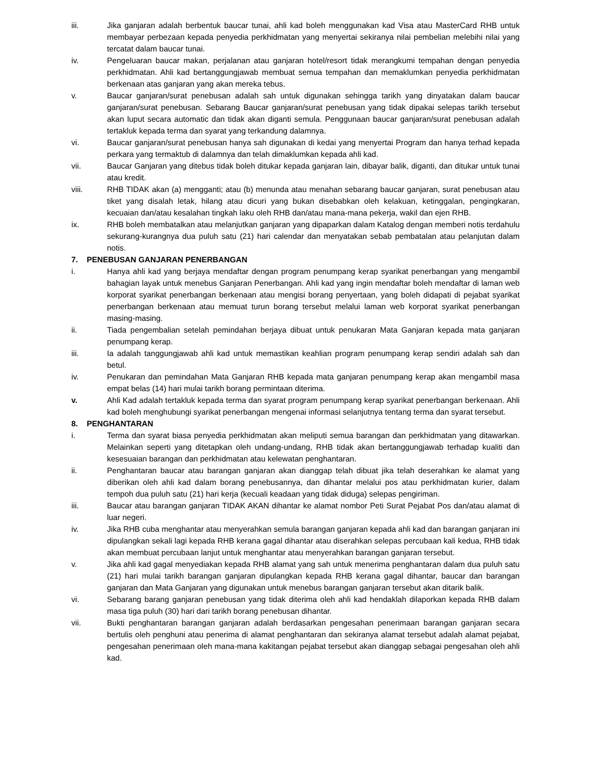iii. Jika ganjaran adalah berbentuk baucar tunai, ahli kad boleh menggunakan kad Visa atau MasterCard RHB untuk membayar perbezaan kepada penyedia perkhidmatan yang menyertai sekiranya nilai pembelian melebihi nilai yang tercatat dalam baucar tunai.
iv. Pengeluaran baucar makan, perjalanan atau ganjaran hotel/resort tidak merangkumi tempahan dengan penyedia perkhidmatan. Ahli kad bertanggungjawab membuat semua tempahan dan memaklumkan penyedia perkhidmatan berkenaan atas ganjaran yang akan mereka tebus.
v. Baucar ganjaran/surat penebusan adalah sah untuk digunakan sehingga tarikh yang dinyatakan dalam baucar ganjaran/surat penebusan. Sebarang Baucar ganjaran/surat penebusan yang tidak dipakai selepas tarikh tersebut akan luput secara automatic dan tidak akan diganti semula. Penggunaan baucar ganjaran/surat penebusan adalah tertakluk kepada terma dan syarat yang terkandung dalamnya.
vi. Baucar ganjaran/surat penebusan hanya sah digunakan di kedai yang menyertai Program dan hanya terhad kepada perkara yang termaktub di dalamnya dan telah dimaklumkan kepada ahli kad.
vii. Baucar Ganjaran yang ditebus tidak boleh ditukar kepada ganjaran lain, dibayar balik, diganti, dan ditukar untuk tunai atau kredit.
viii. RHB TIDAK akan (a) mengganti; atau (b) menunda atau menahan sebarang baucar ganjaran, surat penebusan atau tiket yang disalah letak, hilang atau dicuri yang bukan disebabkan oleh kelakuan, ketinggalan, pengingkaran, kecuaian dan/atau kesalahan tingkah laku oleh RHB dan/atau mana-mana pekerja, wakil dan ejen RHB.
ix. RHB boleh membatalkan atau melanjutkan ganjaran yang dipaparkan dalam Katalog dengan memberi notis terdahulu sekurang-kurangnya dua puluh satu (21) hari calendar dan menyatakan sebab pembatalan atau pelanjutan dalam notis.
7. PENEBUSAN GANJARAN PENERBANGAN
i. Hanya ahli kad yang berjaya mendaftar dengan program penumpang kerap syarikat penerbangan yang mengambil bahagian layak untuk menebus Ganjaran Penerbangan. Ahli kad yang ingin mendaftar boleh mendaftar di laman web korporat syarikat penerbangan berkenaan atau mengisi borang penyertaan, yang boleh didapati di pejabat syarikat penerbangan berkenaan atau memuat turun borang tersebut melalui laman web korporat syarikat penerbangan masing-masing.
ii. Tiada pengembalian setelah pemindahan berjaya dibuat untuk penukaran Mata Ganjaran kepada mata ganjaran penumpang kerap.
iii. Ia adalah tanggungjawab ahli kad untuk memastikan keahlian program penumpang kerap sendiri adalah sah dan betul.
iv. Penukaran dan pemindahan Mata Ganjaran RHB kepada mata ganjaran penumpang kerap akan mengambil masa empat belas (14) hari mulai tarikh borang permintaan diterima.
v. Ahli Kad adalah tertakluk kepada terma dan syarat program penumpang kerap syarikat penerbangan berkenaan. Ahli kad boleh menghubungi syarikat penerbangan mengenai informasi selanjutnya tentang terma dan syarat tersebut.
8. PENGHANTARAN
i. Terma dan syarat biasa penyedia perkhidmatan akan meliputi semua barangan dan perkhidmatan yang ditawarkan. Melainkan seperti yang ditetapkan oleh undang-undang, RHB tidak akan bertanggungjawab terhadap kualiti dan kesesuaian barangan dan perkhidmatan atau kelewatan penghantaran.
ii. Penghantaran baucar atau barangan ganjaran akan dianggap telah dibuat jika telah deserahkan ke alamat yang diberikan oleh ahli kad dalam borang penebusannya, dan dihantar melalui pos atau perkhidmatan kurier, dalam tempoh dua puluh satu (21) hari kerja (kecuali keadaan yang tidak diduga) selepas pengiriman.
iii. Baucar atau barangan ganjaran TIDAK AKAN dihantar ke alamat nombor Peti Surat Pejabat Pos dan/atau alamat di luar negeri.
iv. Jika RHB cuba menghantar atau menyerahkan semula barangan ganjaran kepada ahli kad dan barangan ganjaran ini dipulangkan sekali lagi kepada RHB kerana gagal dihantar atau diserahkan selepas percubaan kali kedua, RHB tidak akan membuat percubaan lanjut untuk menghantar atau menyerahkan barangan ganjaran tersebut.
v. Jika ahli kad gagal menyediakan kepada RHB alamat yang sah untuk menerima penghantaran dalam dua puluh satu (21) hari mulai tarikh barangan ganjaran dipulangkan kepada RHB kerana gagal dihantar, baucar dan barangan ganjaran dan Mata Ganjaran yang digunakan untuk menebus barangan ganjaran tersebut akan ditarik balik.
vi. Sebarang barang ganjaran penebusan yang tidak diterima oleh ahli kad hendaklah dilaporkan kepada RHB dalam masa tiga puluh (30) hari dari tarikh borang penebusan dihantar.
vii. Bukti penghantaran barangan ganjaran adalah berdasarkan pengesahan penerimaan barangan ganjaran secara bertulis oleh penghuni atau penerima di alamat penghantaran dan sekiranya alamat tersebut adalah alamat pejabat, pengesahan penerimaan oleh mana-mana kakitangan pejabat tersebut akan dianggap sebagai pengesahan oleh ahli kad.